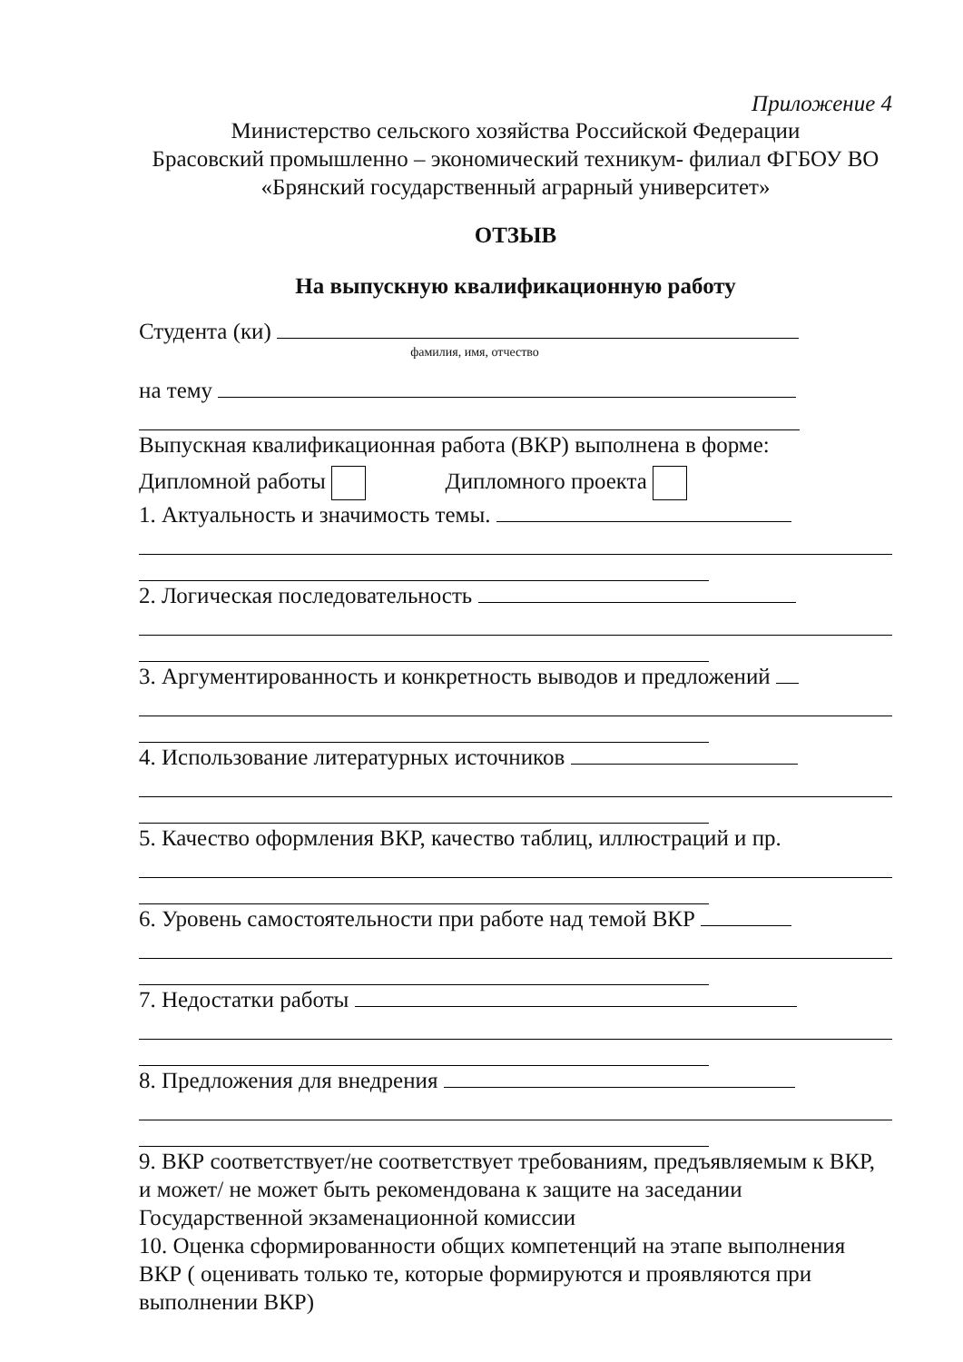Приложение 4
Министерство сельского хозяйства Российской Федерации
Брасовский промышленно – экономический техникум- филиал ФГБОУ ВО
«Брянский государственный аграрный университет»
ОТЗЫВ
На выпускную квалификационную работу
Студента (ки)
фамилия, имя, отчество
на тему
Выпускная квалификационная работа (ВКР) выполнена в форме:
Дипломной работы Дипломного проекта
1. Актуальность и значимость темы.
2. Логическая последовательность
3. Аргументированность и конкретность выводов и предложений
4. Использование литературных источников
5. Качество оформления ВКР, качество таблиц, иллюстраций и пр.
6. Уровень самостоятельности при работе над темой ВКР
7. Недостатки работы
8. Предложения для внедрения
9. ВКР соответствует/не соответствует требованиям, предъявляемым к ВКР, и может/ не может быть рекомендована к защите на заседании Государственной экзаменационной комиссии
10. Оценка сформированности общих компетенций на этапе выполнения ВКР ( оценивать только те, которые формируются и проявляются при выполнении ВКР)